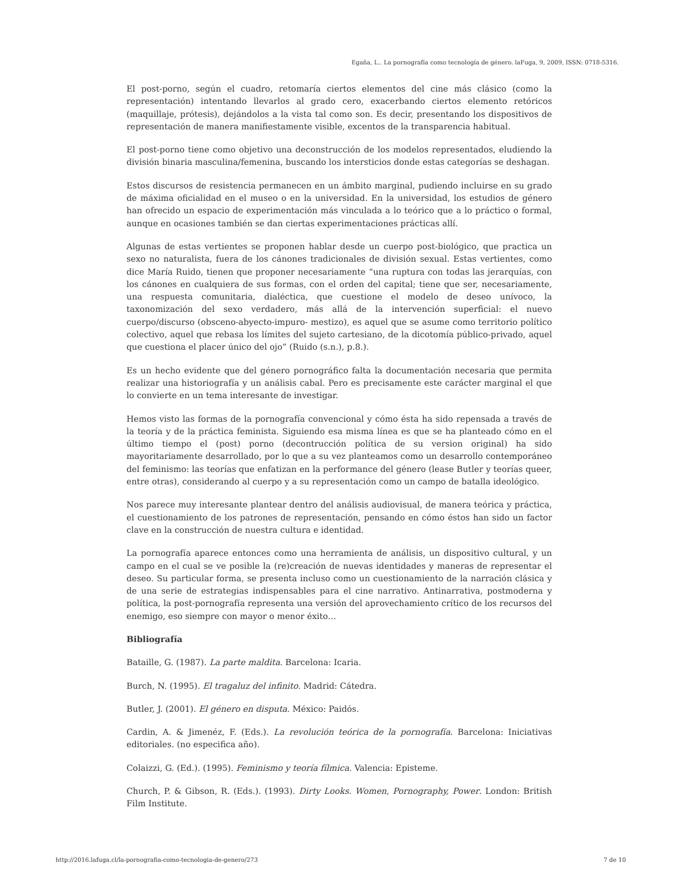Egaña, L.. La pornografía como tecnología de género. laFuga, 9, 2009, ISSN: 0718-5316.
El post-porno, según el cuadro, retomaría ciertos elementos del cine más clásico (como la representación) intentando llevarlos al grado cero, exacerbando ciertos elemento retóricos (maquillaje, prótesis), dejándolos a la vista tal como son. Es decir, presentando los dispositivos de representación de manera manifiestamente visible, excentos de la transparencia habitual.
El post-porno tiene como objetivo una deconstrucción de los modelos representados, eludiendo la división binaria masculina/femenina, buscando los intersticios donde estas categorías se deshagan.
Estos discursos de resistencia permanecen en un ámbito marginal, pudiendo incluirse en su grado de máxima oficialidad en el museo o en la universidad. En la universidad, los estudios de género han ofrecido un espacio de experimentación más vinculada a lo teórico que a lo práctico o formal, aunque en ocasiones también se dan ciertas experimentaciones prácticas allí.
Algunas de estas vertientes se proponen hablar desde un cuerpo post-biológico, que practica un sexo no naturalista, fuera de los cánones tradicionales de división sexual. Estas vertientes, como dice María Ruido, tienen que proponer necesariamente “una ruptura con todas las jerarquías, con los cánones en cualquiera de sus formas, con el orden del capital; tiene que ser, necesariamente, una respuesta comunitaria, dialéctica, que cuestione el modelo de deseo unívoco, la taxonomización del sexo verdadero, más allá de la intervención superficial: el nuevo cuerpo/discurso (obsceno-abyecto-impuro- mestizo), es aquel que se asume como territorio político colectivo, aquel que rebasa los límites del sujeto cartesiano, de la dicotomía público-privado, aquel que cuestiona el placer único del ojo” (Ruido (s.n.), p.8.).
Es un hecho evidente que del género pornográfico falta la documentación necesaria que permita realizar una historiografía y un análisis cabal. Pero es precisamente este carácter marginal el que lo convierte en un tema interesante de investigar.
Hemos visto las formas de la pornografía convencional y cómo ésta ha sido repensada a través de la teoría y de la práctica feminista. Siguiendo esa misma línea es que se ha planteado cómo en el último tiempo el (post) porno (decontrucción política de su version original) ha sido mayoritariamente desarrollado, por lo que a su vez planteamos como un desarrollo contemporáneo del feminismo: las teorías que enfatizan en la performance del género (lease Butler y teorías queer, entre otras), considerando al cuerpo y a su representación como un campo de batalla ideológico.
Nos parece muy interesante plantear dentro del análisis audiovisual, de manera teórica y práctica, el cuestionamiento de los patrones de representación, pensando en cómo éstos han sido un factor clave en la construcción de nuestra cultura e identidad.
La pornografía aparece entonces como una herramienta de análisis, un dispositivo cultural, y un campo en el cual se ve posible la (re)creación de nuevas identidades y maneras de representar el deseo. Su particular forma, se presenta incluso como un cuestionamiento de la narración clásica y de una serie de estrategias indispensables para el cine narrativo. Antinarrativa, postmoderna y política, la post-pornografía representa una versión del aprovechamiento crítico de los recursos del enemigo, eso siempre con mayor o menor éxito…
Bibliografía
Bataille, G. (1987). La parte maldita. Barcelona: Icaria.
Burch, N. (1995). El tragaluz del infinito. Madrid: Cátedra.
Butler, J. (2001). El género en disputa. México: Paidós.
Cardin, A. & Jimenéz, F. (Eds.). La revolución teórica de la pornografía. Barcelona: Iniciativas editoriales. (no especifica año).
Colaizzi, G. (Ed.). (1995). Feminismo y teoría fílmica. Valencia: Episteme.
Church, P. & Gibson, R. (Eds.). (1993). Dirty Looks. Women, Pornography, Power. London: British Film Institute.
http://2016.lafuga.cl/la-pornografia-como-tecnologia-de-genero/273 7 de 10